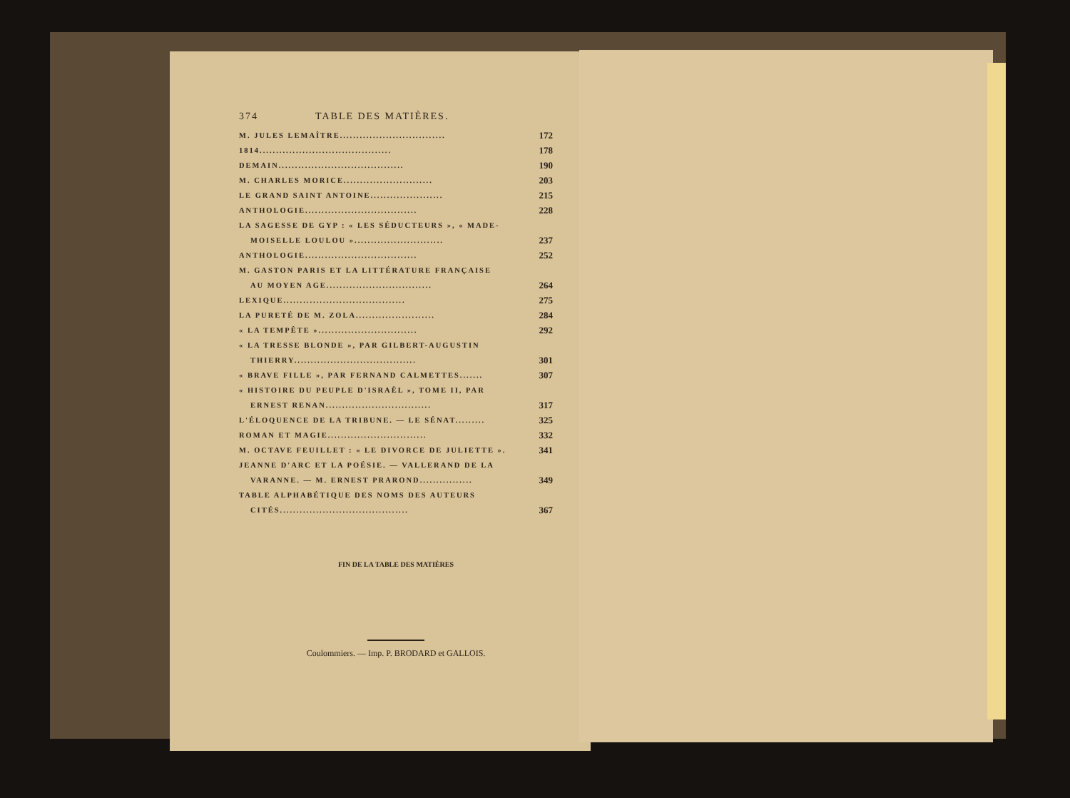374 TABLE DES MATIÈRES.
M. JULES LEMAÎTRE................................ 172
1814........................................ 178
DEMAIN...................................... 190
M. CHARLES MORICE........................... 203
LE GRAND SAINT ANTOINE...................... 215
ANTHOLOGIE.................................. 228
LA SAGESSE DE GYP : « LES SÉDUCTEURS », « MADE-
MOISELLE LOULOU »........................... 237
ANTHOLOGIE.................................. 252
M. GASTON PARIS ET LA LITTÉRATURE FRANÇAISE
AU MOYEN AGE................................ 264
LEXIQUE..................................... 275
LA PURETÉ DE M. ZOLA........................ 284
« LA TEMPÊTE ».............................. 292
« LA TRESSE BLONDE », PAR GILBERT-AUGUSTIN
THIERRY..................................... 301
« BRAVE FILLE », PAR FERNAND CALMETTES....... 307
« HISTOIRE DU PEUPLE D'ISRAËL », TOME II, PAR
ERNEST RENAN................................ 317
L'ÉLOQUENCE DE LA TRIBUNE. — LE SÉNAT......... 325
ROMAN ET MAGIE.............................. 332
M. OCTAVE FEUILLET : « LE DIVORCE DE JULIETTE ». 341
JEANNE D'ARC ET LA POÉSIE. — VALLERAND DE LA
VARANNE. — M. ERNEST PRAROND................ 349
TABLE ALPHABÉTIQUE DES NOMS DES AUTEURS
CITÉS....................................... 367
FIN DE LA TABLE DES MATIÈRES
Coulommiers. — Imp. P. BRODARD et GALLOIS.